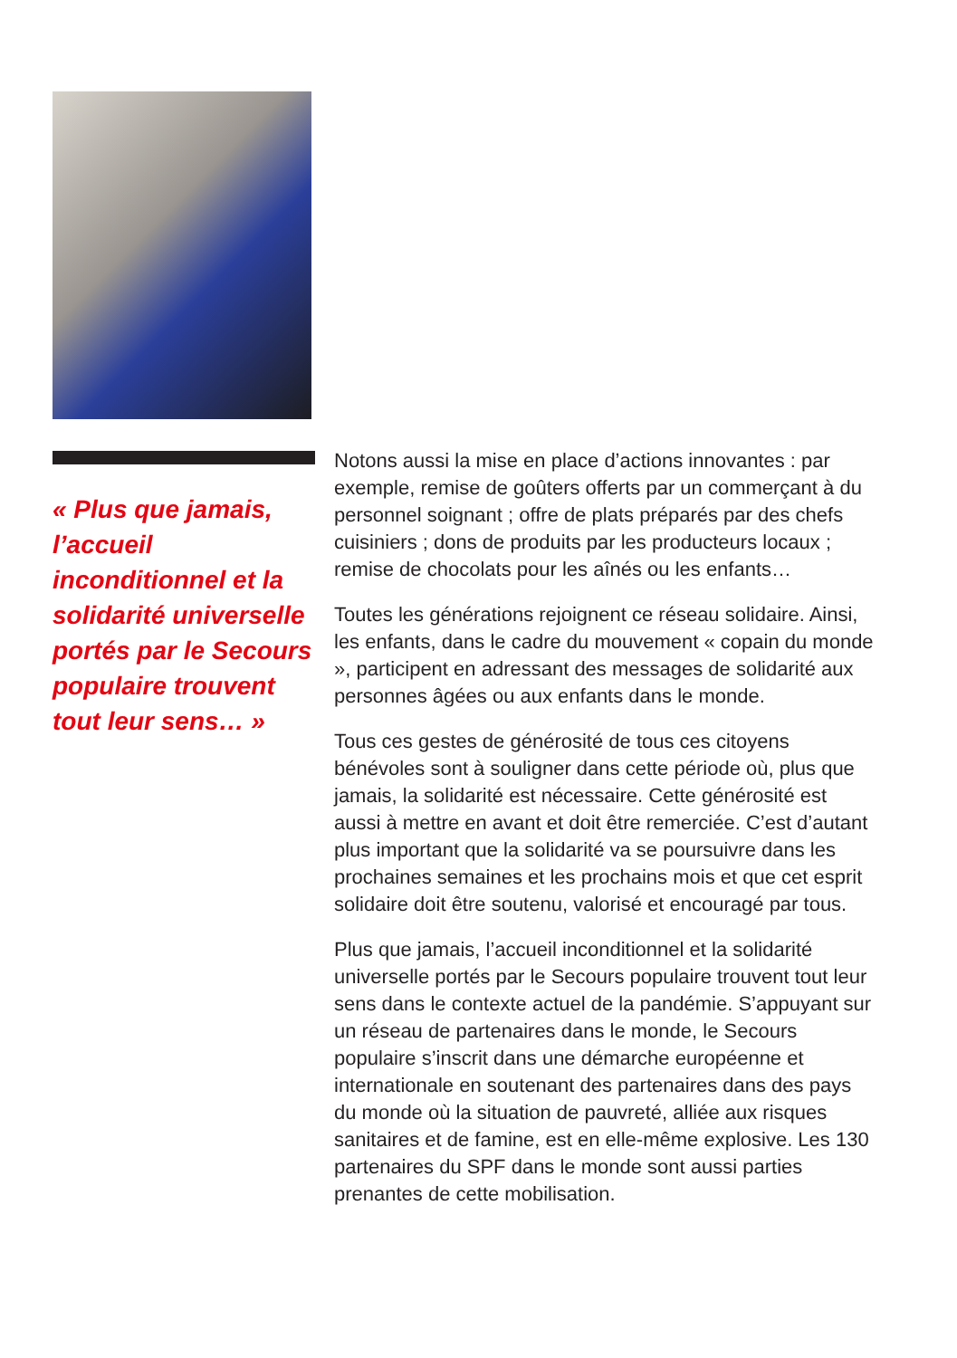« Plus que jamais, l’accueil inconditionnel et la solidarité universelle portés par le Secours populaire trouvent tout leur sens… »
Notons aussi la mise en place d’actions innovantes : par exemple, remise de goûters offerts par un commerçant à du personnel soignant ; offre de plats préparés par des chefs cuisiniers ; dons de produits par les producteurs locaux ; remise de chocolats pour les aînés ou les enfants…
Toutes les générations rejoignent ce réseau solidaire. Ainsi, les enfants, dans le cadre du mouvement « copain du monde », participent en adressant des messages de solidarité aux personnes âgées ou aux enfants dans le monde.
Tous ces gestes de générosité de tous ces citoyens bénévoles sont à souligner dans cette période où, plus que jamais, la solidarité est nécessaire. Cette générosité est aussi à mettre en avant et doit être remerciée. C’est d’autant plus important que la solidarité va se poursuivre dans les prochaines semaines et les prochains mois et que cet esprit solidaire doit être soutenu, valorisé et encouragé par tous.
Plus que jamais, l’accueil inconditionnel et la solidarité universelle portés par le Secours populaire trouvent tout leur sens dans le contexte actuel de la pandémie. S’appuyant sur un réseau de partenaires dans le monde, le Secours populaire s’inscrit dans une démarche européenne et internationale en soutenant des partenaires dans des pays du monde où la situation de pauvreté, alliée aux risques sanitaires et de famine, est en elle-même explosive. Les 130 partenaires du SPF dans le monde sont aussi parties prenantes de cette mobilisation.